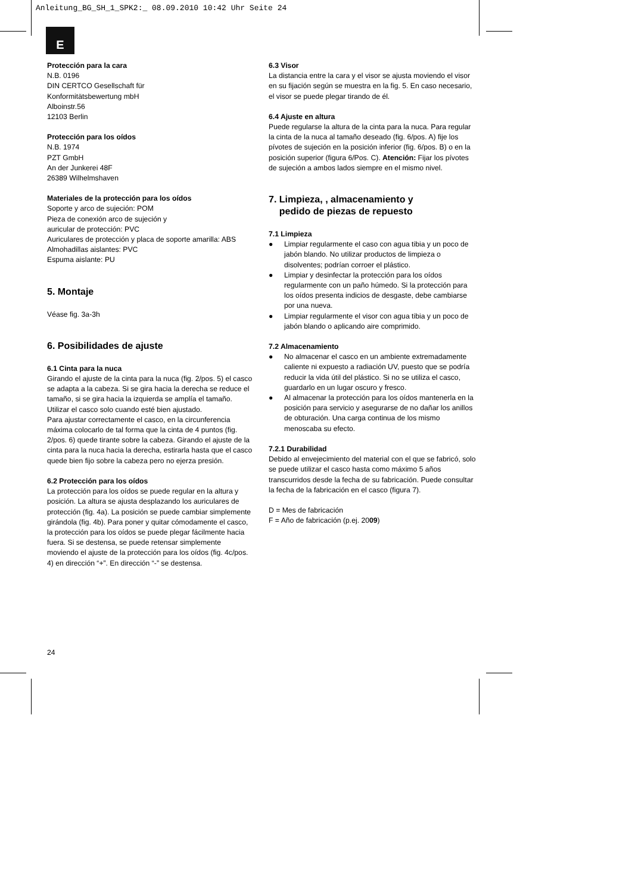Anleitung_BG_SH_1_SPK2:_ 08.09.2010 10:42 Uhr Seite 24
E
Protección para la cara
N.B. 0196
DIN CERTCO Gesellschaft für
Konformitätsbewertung mbH
Alboinstr.56
12103 Berlin
Protección para los oídos
N.B. 1974
PZT GmbH
An der Junkerei 48F
26389 Wilhelmshaven
Materiales de la protección para los oídos
Soporte y arco de sujeción: POM
Pieza de conexión arco de sujeción y
auricular de protección: PVC
Auriculares de protección y placa de soporte amarilla: ABS
Almohadillas aislantes: PVC
Espuma aislante: PU
5. Montaje
Véase fig. 3a-3h
6. Posibilidades de ajuste
6.1 Cinta para la nuca
Girando el ajuste de la cinta para la nuca (fig. 2/pos. 5) el casco se adapta a la cabeza. Si se gira hacia la derecha se reduce el tamaño, si se gira hacia la izquierda se amplía el tamaño. Utilizar el casco solo cuando esté bien ajustado.
Para ajustar correctamente el casco, en la circunferencia máxima colocarlo de tal forma que la cinta de 4 puntos (fig. 2/pos. 6) quede tirante sobre la cabeza. Girando el ajuste de la cinta para la nuca hacia la derecha, estirarla hasta que el casco quede bien fijo sobre la cabeza pero no ejerza presión.
6.2 Protección para los oídos
La protección para los oídos se puede regular en la altura y posición. La altura se ajusta desplazando los auriculares de protección (fig. 4a). La posición se puede cambiar simplemente girándola (fig. 4b). Para poner y quitar cómodamente el casco, la protección para los oídos se puede plegar fácilmente hacia fuera. Si se destensa, se puede retensar simplemente moviendo el ajuste de la protección para los oídos (fig. 4c/pos. 4) en dirección “+”. En dirección “-” se destensa.
6.3 Visor
La distancia entre la cara y el visor se ajusta moviendo el visor en su fijación según se muestra en la fig. 5. En caso necesario, el visor se puede plegar tirando de él.
6.4 Ajuste en altura
Puede regularse la altura de la cinta para la nuca. Para regular la cinta de la nuca al tamaño deseado (fig. 6/pos. A) fije los pívotes de sujeción en la posición inferior (fig. 6/pos. B) o en la posición superior (figura 6/Pos. C). Atención: Fijar los pívotes de sujeción a ambos lados siempre en el mismo nivel.
7. Limpieza, , almacenamiento y
pedido de piezas de repuesto
7.1 Limpieza
● Limpiar regularmente el caso con agua tibia y un poco de jabón blando. No utilizar productos de limpieza o disolventes; podrían corroer el plástico.
● Limpiar y desinfectar la protección para los oídos regularmente con un paño húmedo. Si la protección para los oídos presenta indicios de desgaste, debe cambiarse por una nueva.
● Limpiar regularmente el visor con agua tibia y un poco de jabón blando o aplicando aire comprimido.
7.2 Almacenamiento
● No almacenar el casco en un ambiente extremadamente caliente ni expuesto a radiación UV, puesto que se podría reducir la vida útil del plástico. Si no se utiliza el casco, guardarlo en un lugar oscuro y fresco.
● Al almacenar la protección para los oídos mantenerla en la posición para servicio y asegurarse de no dañar los anillos de obturación. Una carga continua de los mismo menoscaba su efecto.
7.2.1 Durabilidad
Debido al envejecimiento del material con el que se fabricó, solo se puede utilizar el casco hasta como máximo 5 años transcurridos desde la fecha de su fabricación. Puede consultar la fecha de la fabricación en el casco (figura 7).
D = Mes de fabricación
F = Año de fabricación (p.ej. 2009)
24